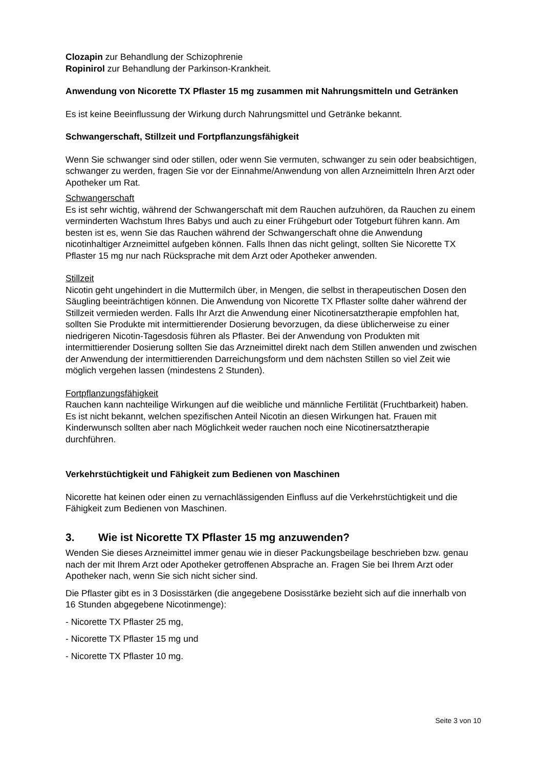Clozapin zur Behandlung der Schizophrenie
Ropinirol zur Behandlung der Parkinson-Krankheit.
Anwendung von Nicorette TX Pflaster 15 mg zusammen mit Nahrungsmitteln und Getränken
Es ist keine Beeinflussung der Wirkung durch Nahrungsmittel und Getränke bekannt.
Schwangerschaft, Stillzeit und Fortpflanzungsfähigkeit
Wenn Sie schwanger sind oder stillen, oder wenn Sie vermuten, schwanger zu sein oder beabsichtigen, schwanger zu werden, fragen Sie vor der Einnahme/Anwendung von allen Arzneimitteln Ihren Arzt oder Apotheker um Rat.
Schwangerschaft
Es ist sehr wichtig, während der Schwangerschaft mit dem Rauchen aufzuhören, da Rauchen zu einem verminderten Wachstum Ihres Babys und auch zu einer Frühgeburt oder Totgeburt führen kann. Am besten ist es, wenn Sie das Rauchen während der Schwangerschaft ohne die Anwendung nicotinhaltiger Arzneimittel aufgeben können. Falls Ihnen das nicht gelingt, sollten Sie Nicorette TX Pflaster 15 mg nur nach Rücksprache mit dem Arzt oder Apotheker anwenden.
Stillzeit
Nicotin geht ungehindert in die Muttermilch über, in Mengen, die selbst in therapeutischen Dosen den Säugling beeinträchtigen können. Die Anwendung von Nicorette TX Pflaster sollte daher während der Stillzeit vermieden werden. Falls Ihr Arzt die Anwendung einer Nicotinersatztherapie empfohlen hat, sollten Sie Produkte mit intermittierender Dosierung bevorzugen, da diese üblicherweise zu einer niedrigeren Nicotin-Tagesdosis führen als Pflaster. Bei der Anwendung von Produkten mit intermittierender Dosierung sollten Sie das Arzneimittel direkt nach dem Stillen anwenden und zwischen der Anwendung der intermittierenden Darreichungsform und dem nächsten Stillen so viel Zeit wie möglich vergehen lassen (mindestens 2 Stunden).
Fortpflanzungsfähigkeit
Rauchen kann nachteilige Wirkungen auf die weibliche und männliche Fertilität (Fruchtbarkeit) haben. Es ist nicht bekannt, welchen spezifischen Anteil Nicotin an diesen Wirkungen hat. Frauen mit Kinderwunsch sollten aber nach Möglichkeit weder rauchen noch eine Nicotinersatztherapie durchführen.
Verkehrstüchtigkeit und Fähigkeit zum Bedienen von Maschinen
Nicorette hat keinen oder einen zu vernachlässigenden Einfluss auf die Verkehrstüchtigkeit und die Fähigkeit zum Bedienen von Maschinen.
3. Wie ist Nicorette TX Pflaster 15 mg anzuwenden?
Wenden Sie dieses Arzneimittel immer genau wie in dieser Packungsbeilage beschrieben bzw. genau nach der mit Ihrem Arzt oder Apotheker getroffenen Absprache an. Fragen Sie bei Ihrem Arzt oder Apotheker nach, wenn Sie sich nicht sicher sind.
Die Pflaster gibt es in 3 Dosisstärken (die angegebene Dosisstärke bezieht sich auf die innerhalb von 16 Stunden abgegebene Nicotinmenge):
- Nicorette TX Pflaster 25 mg,
- Nicorette TX Pflaster 15 mg und
- Nicorette TX Pflaster 10 mg.
Seite 3 von 10